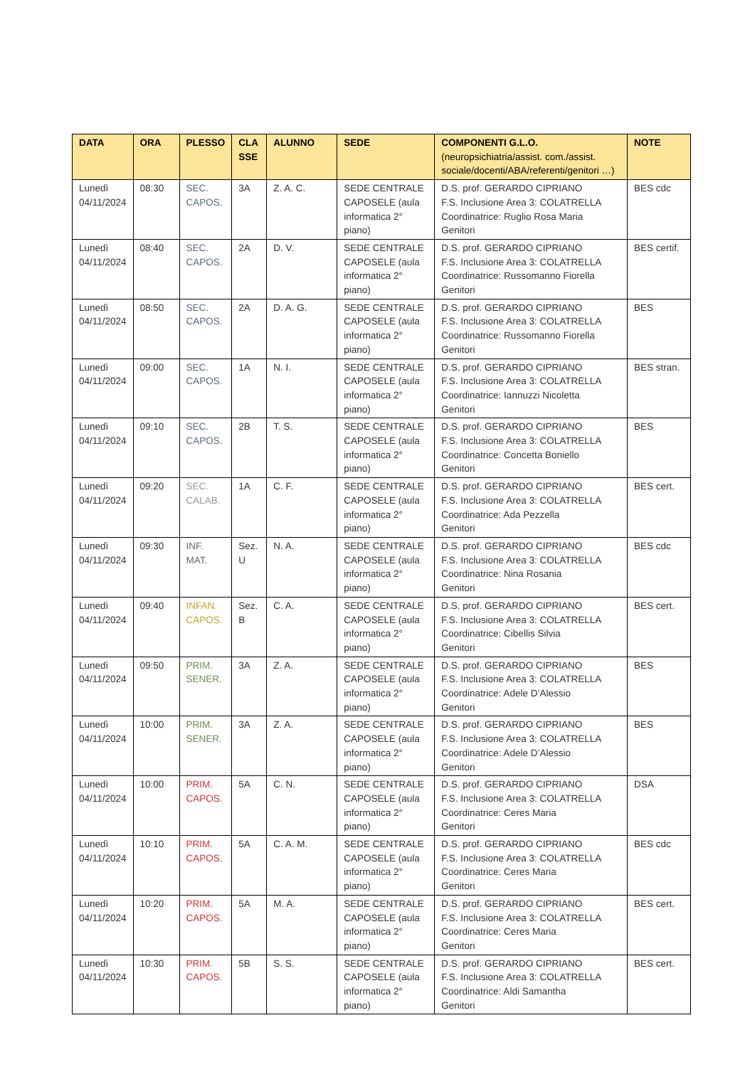| DATA | ORA | PLESSO | CLA SSE | ALUNNO | SEDE | COMPONENTI G.L.O. (neuropsichiatria/assist. com./assist. sociale/docenti/ABA/referenti/genitori …) | NOTE |
| --- | --- | --- | --- | --- | --- | --- | --- |
| Lunedì 04/11/2024 | 08:30 | SEC. CAPOS. | 3A | Z. A. C. | SEDE CENTRALE CAPOSELE (aula informatica 2° piano) | D.S. prof. GERARDO CIPRIANO F.S. Inclusione Area 3: COLATRELLA Coordinatrice: Ruglio Rosa Maria Genitori | BES cdc |
| Lunedì 04/11/2024 | 08:40 | SEC. CAPOS. | 2A | D. V. | SEDE CENTRALE CAPOSELE (aula informatica 2° piano) | D.S. prof. GERARDO CIPRIANO F.S. Inclusione Area 3: COLATRELLA Coordinatrice: Russomanno Fiorella Genitori | BES certif. |
| Lunedì 04/11/2024 | 08:50 | SEC. CAPOS. | 2A | D. A. G. | SEDE CENTRALE CAPOSELE (aula informatica 2° piano) | D.S. prof. GERARDO CIPRIANO F.S. Inclusione Area 3: COLATRELLA Coordinatrice: Russomanno Fiorella Genitori | BES |
| Lunedì 04/11/2024 | 09:00 | SEC. CAPOS. | 1A | N. I. | SEDE CENTRALE CAPOSELE (aula informatica 2° piano) | D.S. prof. GERARDO CIPRIANO F.S. Inclusione Area 3: COLATRELLA Coordinatrice: Iannuzzi Nicoletta Genitori | BES stran. |
| Lunedì 04/11/2024 | 09:10 | SEC. CAPOS. | 2B | T. S. | SEDE CENTRALE CAPOSELE (aula informatica 2° piano) | D.S. prof. GERARDO CIPRIANO F.S. Inclusione Area 3: COLATRELLA Coordinatrice: Concetta Boniello Genitori | BES |
| Lunedì 04/11/2024 | 09:20 | SEC. CALAB. | 1A | C. F. | SEDE CENTRALE CAPOSELE (aula informatica 2° piano) | D.S. prof. GERARDO CIPRIANO F.S. Inclusione Area 3: COLATRELLA Coordinatrice: Ada Pezzella Genitori | BES cert. |
| Lunedì 04/11/2024 | 09:30 | INF. MAT. | Sez. U | N. A. | SEDE CENTRALE CAPOSELE (aula informatica 2° piano) | D.S. prof. GERARDO CIPRIANO F.S. Inclusione Area 3: COLATRELLA Coordinatrice: Nina Rosania Genitori | BES cdc |
| Lunedì 04/11/2024 | 09:40 | INFAN. CAPOS. | Sez. B | C. A. | SEDE CENTRALE CAPOSELE (aula informatica 2° piano) | D.S. prof. GERARDO CIPRIANO F.S. Inclusione Area 3: COLATRELLA Coordinatrice: Cibellis Silvia Genitori | BES cert. |
| Lunedì 04/11/2024 | 09:50 | PRIM. SENER. | 3A | Z. A. | SEDE CENTRALE CAPOSELE (aula informatica 2° piano) | D.S. prof. GERARDO CIPRIANO F.S. Inclusione Area 3: COLATRELLA Coordinatrice: Adele D’Alessio Genitori | BES |
| Lunedì 04/11/2024 | 10:00 | PRIM. SENER. | 3A | Z. A. | SEDE CENTRALE CAPOSELE (aula informatica 2° piano) | D.S. prof. GERARDO CIPRIANO F.S. Inclusione Area 3: COLATRELLA Coordinatrice: Adele D’Alessio Genitori | BES |
| Lunedì 04/11/2024 | 10:00 | PRIM. CAPOS. | 5A | C. N. | SEDE CENTRALE CAPOSELE (aula informatica 2° piano) | D.S. prof. GERARDO CIPRIANO F.S. Inclusione Area 3: COLATRELLA Coordinatrice: Ceres Maria Genitori | DSA |
| Lunedì 04/11/2024 | 10:10 | PRIM. CAPOS. | 5A | C. A. M. | SEDE CENTRALE CAPOSELE (aula informatica 2° piano) | D.S. prof. GERARDO CIPRIANO F.S. Inclusione Area 3: COLATRELLA Coordinatrice: Ceres Maria Genitori | BES cdc |
| Lunedì 04/11/2024 | 10:20 | PRIM. CAPOS. | 5A | M. A. | SEDE CENTRALE CAPOSELE (aula informatica 2° piano) | D.S. prof. GERARDO CIPRIANO F.S. Inclusione Area 3: COLATRELLA Coordinatrice: Ceres Maria Genitori | BES cert. |
| Lunedì 04/11/2024 | 10:30 | PRIM. CAPOS. | 5B | S. S. | SEDE CENTRALE CAPOSELE (aula informatica 2° piano) | D.S. prof. GERARDO CIPRIANO F.S. Inclusione Area 3: COLATRELLA Coordinatrice: Aldi Samantha Genitori | BES cert. |